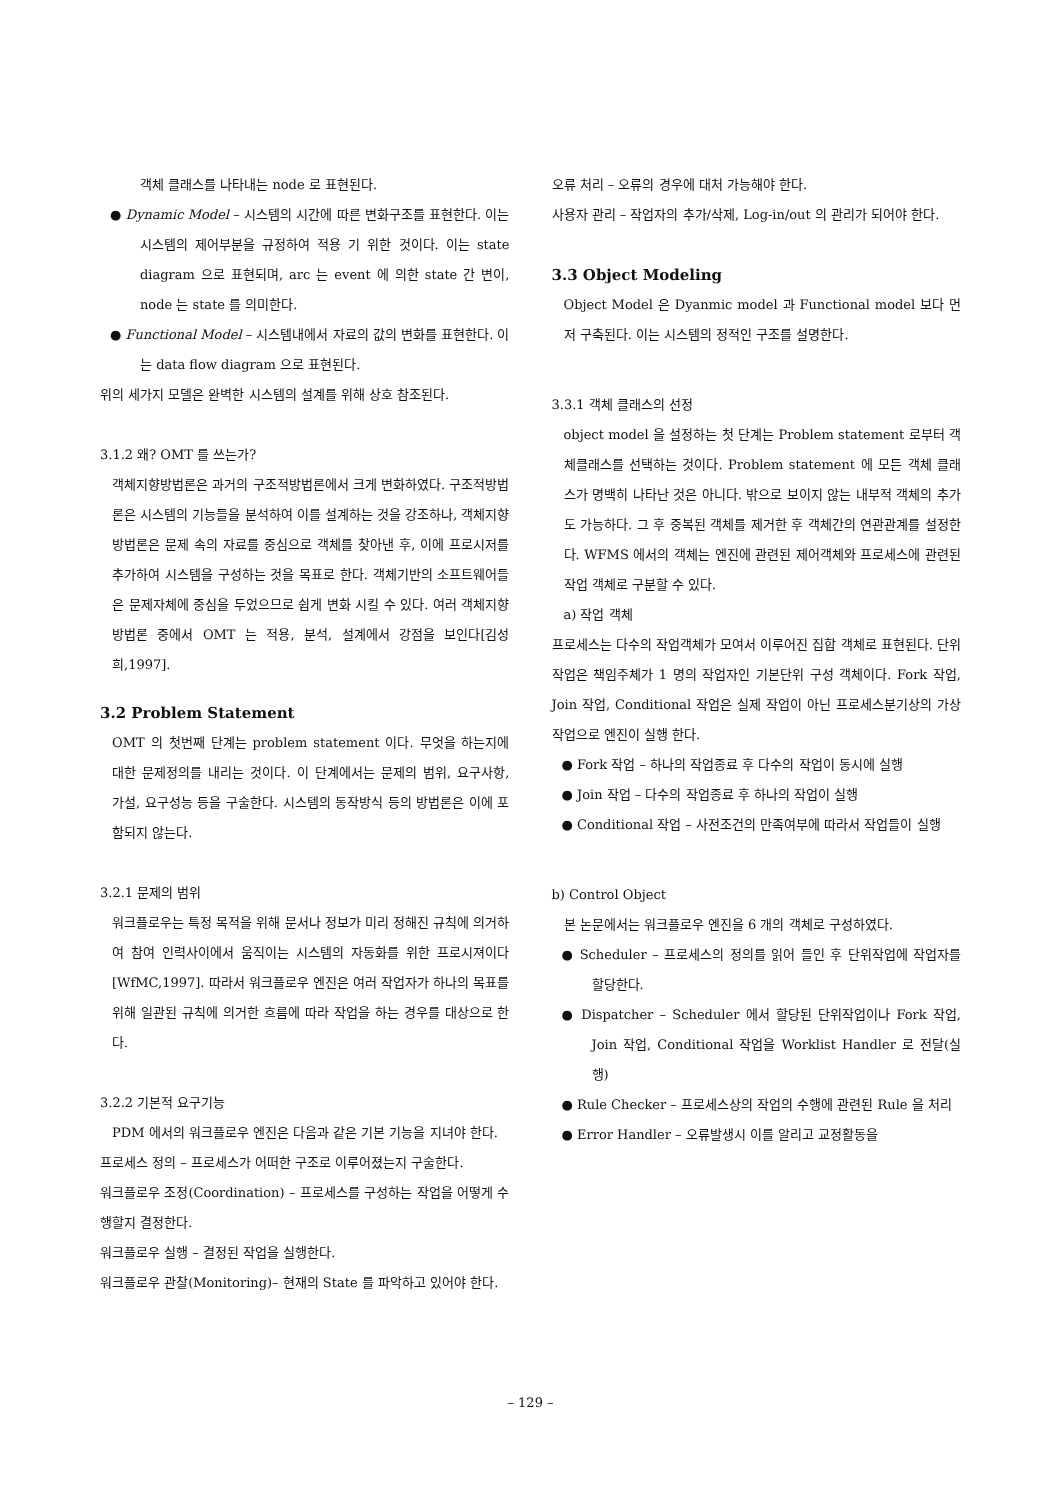객체 클래스를 나타내는 node 로 표현된다.
● Dynamic Model – 시스템의 시간에 따른 변화구조를 표현한다. 이는 시스템의 제어부분을 규정하여 적용 기 위한 것이다. 이는 state diagram 으로 표현되며, arc 는 event 에 의한 state 간 변이, node 는 state 를 의미한다.
● Functional Model – 시스템내에서 자료의 값의 변화를 표현한다. 이는 data flow diagram 으로 표현된다.
위의 세가지 모델은 완벽한 시스템의 설계를 위해 상호 참조된다.
3.1.2 왜? OMT 를 쓰는가?
객체지향방법론은 과거의 구조적방법론에서 크게 변화하였다. 구조적방법론은 시스템의 기능들을 분석하여 이를 설계하는 것을 강조하나, 객체지향방법론은 문제 속의 자료를 중심으로 객체를 찾아낸 후, 이에 프로시저를 추가하여 시스템을 구성하는 것을 목표로 한다. 객체기반의 소프트웨어들은 문제자체에 중심을 두었으므로 쉽게 변화 시킬 수 있다. 여러 객체지향방법론 중에서 OMT 는 적용, 분석, 설계에서 강점을 보인다[김성희,1997].
3.2 Problem Statement
OMT 의 첫번째 단계는 problem statement 이다. 무엇을 하는지에 대한 문제정의를 내리는 것이다. 이 단계에서는 문제의 범위, 요구사항, 가설, 요구성능 등을 구술한다. 시스템의 동작방식 등의 방법론은 이에 포함되지 않는다.
3.2.1 문제의 범위
워크플로우는 특정 목적을 위해 문서나 정보가 미리 정해진 규칙에 의거하여 참여 인력사이에서 움직이는 시스템의 자동화를 위한 프로시져이다[WfMC,1997]. 따라서 워크플로우 엔진은 여러 작업자가 하나의 목표를 위해 일관된 규칙에 의거한 흐름에 따라 작업을 하는 경우를 대상으로 한다.
3.2.2 기본적 요구기능
PDM 에서의 워크플로우 엔진은 다음과 같은 기본 기능을 지녀야 한다.
프로세스 정의 – 프로세스가 어떠한 구조로 이루어졌는지 구술한다.
워크플로우 조정(Coordination) – 프로세스를 구성하는 작업을 어떻게 수행할지 결정한다.
워크플로우 실행 – 결정된 작업을 실행한다.
워크플로우 관찰(Monitoring)– 현재의 State 를 파악하고 있어야 한다.
오류 처리 – 오류의 경우에 대처 가능해야 한다.
사용자 관리 – 작업자의 추가/삭제, Log-in/out 의 관리가 되어야 한다.
3.3 Object Modeling
Object Model 은 Dyanmic model 과 Functional model 보다 먼저 구축된다. 이는 시스템의 정적인 구조를 설명한다.
3.3.1 객체 클래스의 선정
object model 을 설정하는 첫 단계는 Problem statement 로부터 객체클래스를 선택하는 것이다. Problem statement 에 모든 객체 클래스가 명백히 나타난 것은 아니다. 밖으로 보이지 않는 내부적 객체의 추가도 가능하다. 그 후 중복된 객체를 제거한 후 객체간의 연관관계를 설정한다. WFMS 에서의 객체는 엔진에 관련된 제어객체와 프로세스에 관련된 작업 객체로 구분할 수 있다.
a) 작업 객체
프로세스는 다수의 작업객체가 모여서 이루어진 집합 객체로 표현된다. 단위작업은 책임주체가 1 명의 작업자인 기본단위 구성 객체이다. Fork 작업, Join 작업, Conditional 작업은 실제 작업이 아닌 프로세스분기상의 가상 작업으로 엔진이 실행 한다.
● Fork 작업 – 하나의 작업종료 후 다수의 작업이 동시에 실행
● Join 작업 – 다수의 작업종료 후 하나의 작업이 실행
● Conditional 작업 – 사전조건의 만족여부에 따라서 작업들이 실행
b) Control Object
본 논문에서는 워크플로우 엔진을 6 개의 객체로 구성하였다.
● Scheduler – 프로세스의 정의를 읽어 들인 후 단위작업에 작업자를 할당한다.
● Dispatcher – Scheduler 에서 할당된 단위작업이나 Fork 작업, Join 작업, Conditional 작업을 Worklist Handler 로 전달(실행)
● Rule Checker – 프로세스상의 작업의 수행에 관련된 Rule 을 처리
● Error Handler – 오류발생시 이를 알리고 교정활동을
– 129 –